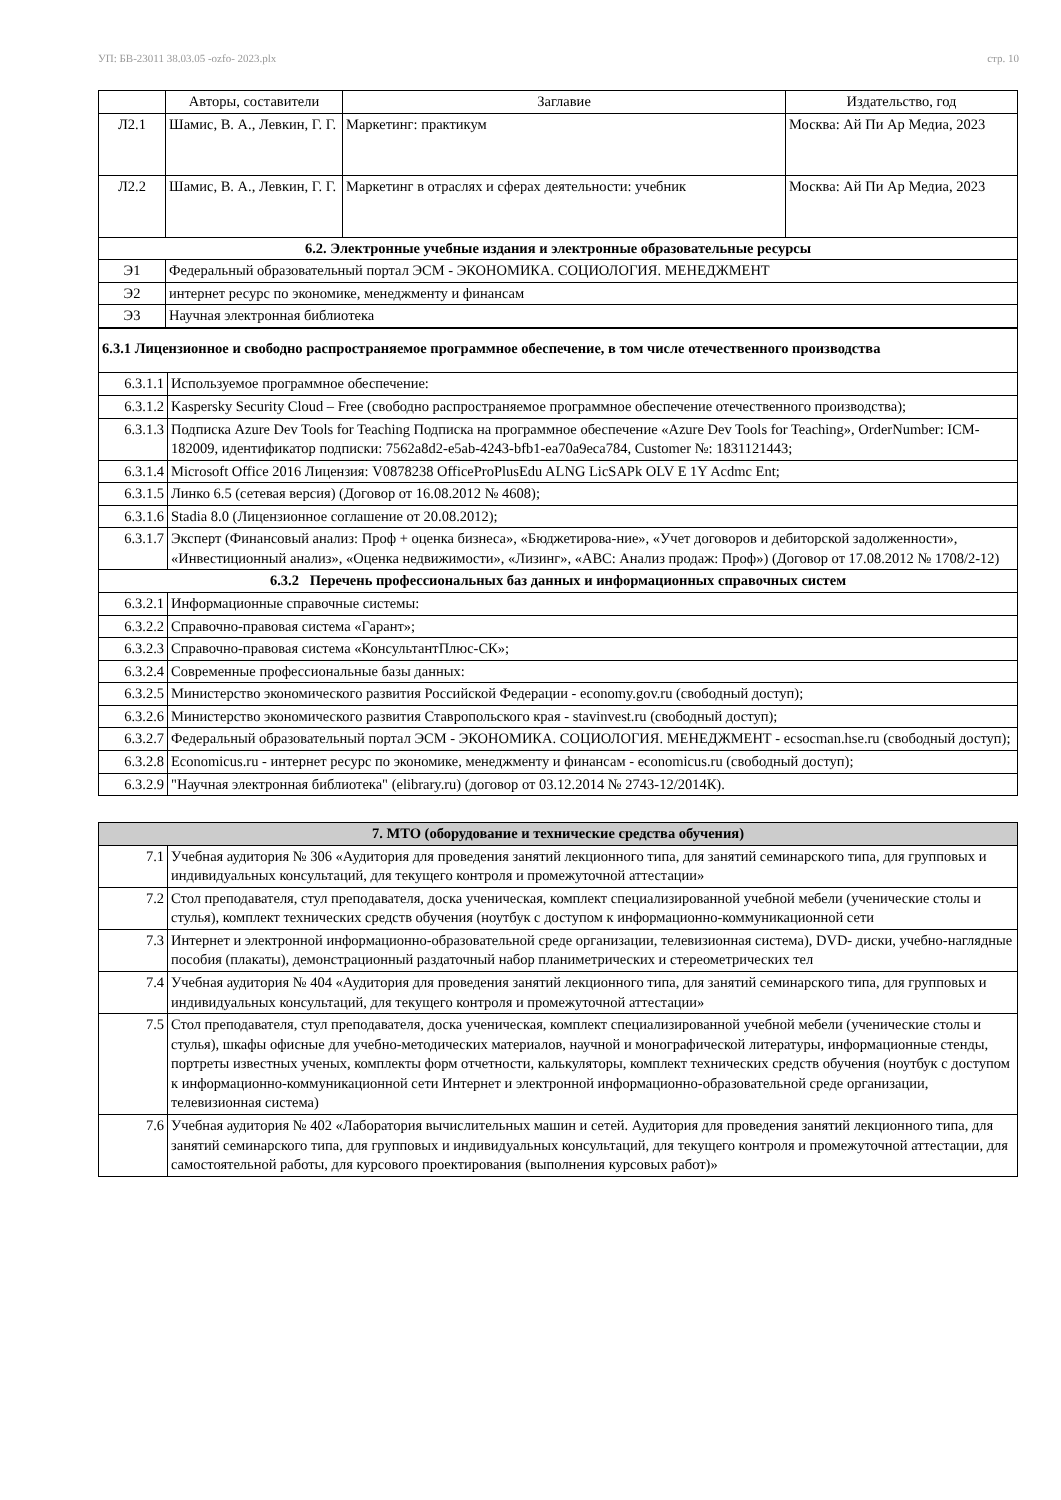УП: БВ-23011 38.03.05 -ozfo- 2023.plx стр. 10
| | Авторы, составители | Заглавие | Издательство, год |
| --- | --- | --- | --- |
| Л2.1 | Шамис, В. А., Левкин, Г. Г. | Маркетинг: практикум | Москва: Ай Пи Ар Медиа, 2023 |
| Л2.2 | Шамис, В. А., Левкин, Г. Г. | Маркетинг в отраслях и сферах деятельности: учебник | Москва: Ай Пи Ар Медиа, 2023 |
| 6.2. Электронные учебные издания и электронные образовательные ресурсы | | | |
| Э1 | Федеральный образовательный портал ЭСМ - ЭКОНОМИКА. СОЦИОЛОГИЯ. МЕНЕДЖМЕНТ | | |
| Э2 | интернет ресурс по экономике, менеджменту и финансам | | |
| Э3 | Научная электронная библиотека | | |
| 6.3.1 Лицензионное и свободно распространяемое программное обеспечение, в том числе отечественного производства | |
| 6.3.1.1 | Используемое программное обеспечение: |
| 6.3.1.2 | Kaspersky Security Cloud – Free (свободно распространяемое программное обеспечение отечественного производства); |
| 6.3.1.3 | Подписка Azure Dev Tools for Teaching Подписка на программное обеспечение «Azure Dev Tools for Teaching», OrderNumber: ICM-182009, идентификатор подписки: 7562a8d2-e5ab-4243-bfb1-ea70a9eca784, Customer №: 1831121443; |
| 6.3.1.4 | Microsoft Office 2016 Лицензия: V0878238 OfficeProPlusEdu ALNG LicSAPk OLV E 1Y Acdmc Ent; |
| 6.3.1.5 | Линко 6.5 (сетевая версия) (Договор от 16.08.2012 № 4608); |
| 6.3.1.6 | Stadia 8.0 (Лицензионное соглашение от 20.08.2012); |
| 6.3.1.7 | Эксперт (Финансовый анализ: Проф + оценка бизнеса», «Бюджетирова-ние», «Учет договоров и дебиторской задолженности», «Инвестиционный анализ», «Оценка недвижимости», «Лизинг», «ABC: Анализ продаж: Проф») (Договор от 17.08.2012 № 1708/2-12) |
| 6.3.2 Перечень профессиональных баз данных и информационных справочных систем | |
| 6.3.2.1 | Информационные справочные системы: |
| 6.3.2.2 | Справочно-правовая система «Гарант»; |
| 6.3.2.3 | Справочно-правовая система «КонсультантПлюс-СК»; |
| 6.3.2.4 | Современные профессиональные базы данных: |
| 6.3.2.5 | Министерство экономического развития Российской Федерации - economy.gov.ru (свободный доступ); |
| 6.3.2.6 | Министерство экономического развития Ставропольского края - stavinvest.ru (свободный доступ); |
| 6.3.2.7 | Федеральный образовательный портал ЭСМ - ЭКОНОМИКА. СОЦИОЛОГИЯ. МЕНЕДЖМЕНТ - ecsocman.hse.ru (свободный доступ); |
| 6.3.2.8 | Economicus.ru - интернет ресурс по экономике, менеджменту и финансам - economicus.ru (свободный доступ); |
| 6.3.2.9 | "Научная электронная библиотека" (elibrary.ru) (договор от 03.12.2014 № 2743-12/2014К). |
| 7. МТО (оборудование и технические средства обучения) | |
| 7.1 | Учебная аудитория № 306 «Аудитория для проведения занятий лекционного типа, для занятий семинарского типа, для групповых и индивидуальных консультаций, для текущего контроля и промежуточной аттестации» |
| 7.2 | Стол преподавателя, стул преподавателя, доска ученическая, комплект специализированной учебной мебели (ученические столы и стулья), комплект технических средств обучения (ноутбук с доступом к информационно-коммуникационной сети |
| 7.3 | Интернет и электронной информационно-образовательной среде организации, телевизионная система), DVD- диски, учебно-наглядные пособия (плакаты), демонстрационный раздаточный набор планиметрических и стереометрических тел |
| 7.4 | Учебная аудитория № 404 «Аудитория для проведения занятий лекционного типа, для занятий семинарского типа, для групповых и индивидуальных консультаций, для текущего контроля и промежуточной аттестации» |
| 7.5 | Стол преподавателя, стул преподавателя, доска ученическая, комплект специализированной учебной мебели (ученические столы и стулья), шкафы офисные для учебно-методических материалов, научной и монографической литературы, информационные стенды, портреты известных ученых, комплекты форм отчетности, калькуляторы, комплект технических средств обучения (ноутбук с доступом к информационно-коммуникационной сети Интернет и электронной информационно-образовательной среде организации, телевизионная система) |
| 7.6 | Учебная аудитория № 402 «Лаборатория вычислительных машин и сетей. Аудитория для проведения занятий лекционного типа, для занятий семинарского типа, для групповых и индивидуальных консультаций, для текущего контроля и промежуточной аттестации, для самостоятельной работы, для курсового проектирования (выполнения курсовых работ)» |